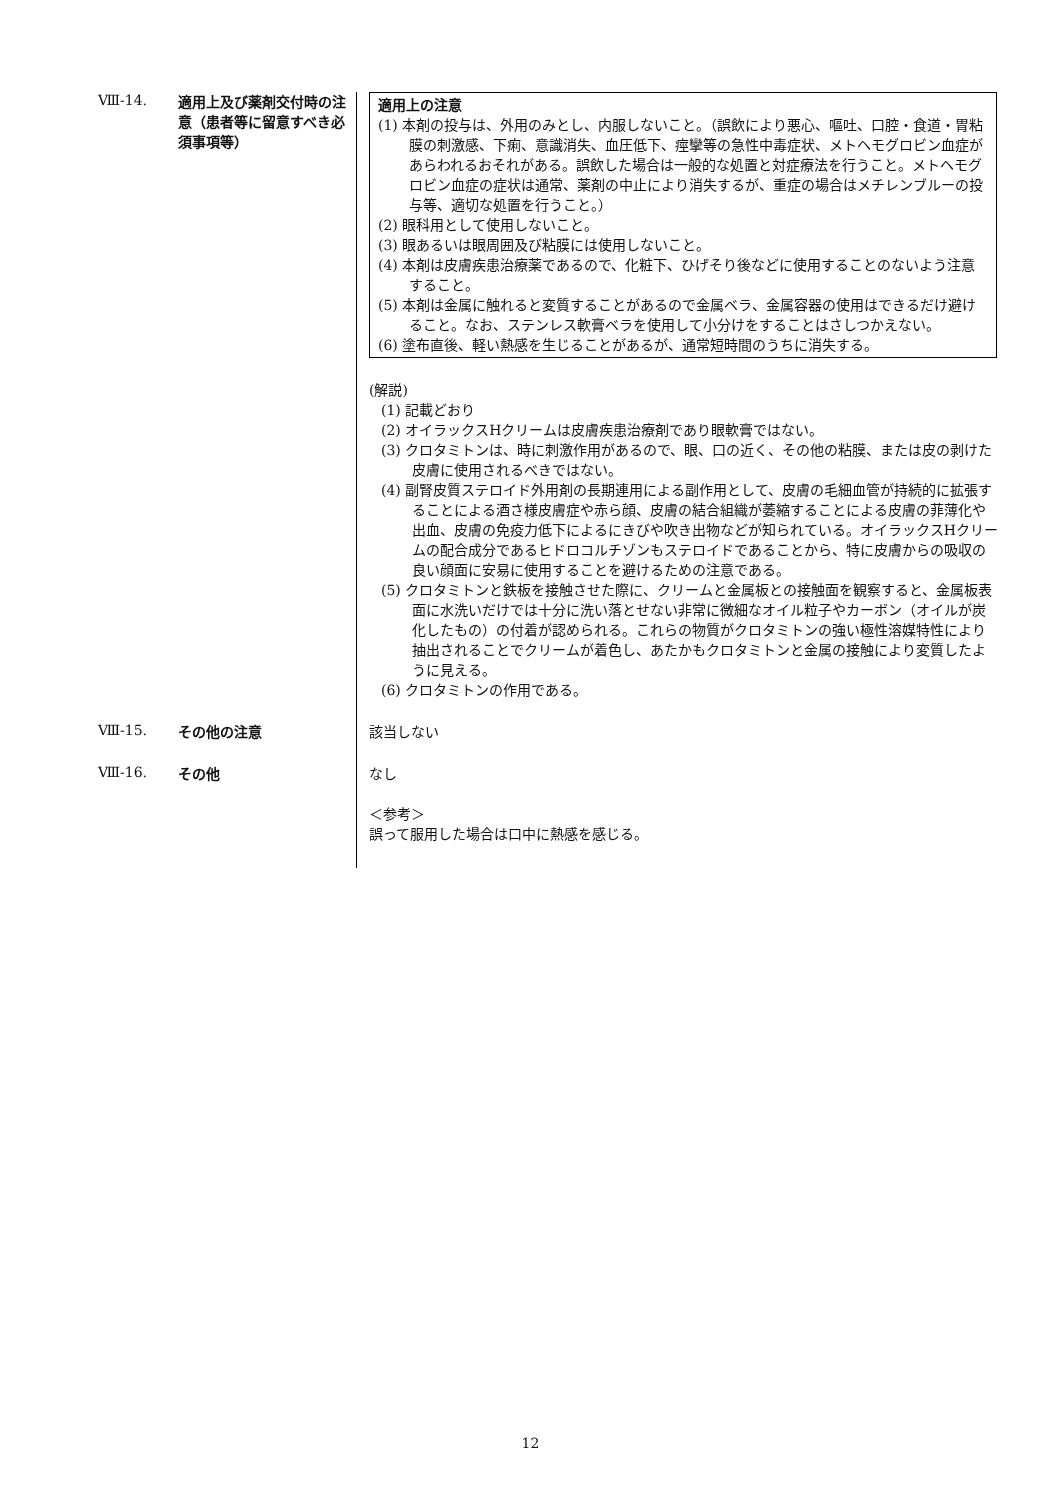Ⅷ-14.
適用上及び薬剤交付時の注意（患者等に留意すべき必須事項等）
適用上の注意
(1) 本剤の投与は、外用のみとし、内服しないこと。（誤飲により悪心、嘔吐、口腔・食道・胃粘膜の刺激感、下痢、意識消失、血圧低下、痙攣等の急性中毒症状、メトヘモグロビン血症があらわれるおそれがある。誤飲した場合は一般的な処置と対症療法を行うこと。メトヘモグロビン血症の症状は通常、薬剤の中止により消失するが、重症の場合はメチレンブルーの投与等、適切な処置を行うこと。）
(2) 眼科用として使用しないこと。
(3) 眼あるいは眼周囲及び粘膜には使用しないこと。
(4) 本剤は皮膚疾患治療薬であるので、化粧下、ひげそり後などに使用することのないよう注意すること。
(5) 本剤は金属に触れると変質することがあるので金属ベラ、金属容器の使用はできるだけ避けること。なお、ステンレス軟膏ベラを使用して小分けをすることはさしつかえない。
(6) 塗布直後、軽い熱感を生じることがあるが、通常短時間のうちに消失する。
(解説)
(1) 記載どおり
(2) オイラックスHクリームは皮膚疾患治療剤であり眼軟膏ではない。
(3) クロタミトンは、時に刺激作用があるので、眼、口の近く、その他の粘膜、または皮の剥けた皮膚に使用されるべきではない。
(4) 副腎皮質ステロイド外用剤の長期連用による副作用として、皮膚の毛細血管が持続的に拡張することによる酒さ様皮膚症や赤ら顔、皮膚の結合組織が萎縮することによる皮膚の菲薄化や出血、皮膚の免疫力低下によるにきびや吹き出物などが知られている。オイラックスHクリームの配合成分であるヒドロコルチゾンもステロイドであることから、特に皮膚からの吸収の良い顔面に安易に使用することを避けるための注意である。
(5) クロタミトンと鉄板を接触させた際に、クリームと金属板との接触面を観察すると、金属板表面に水洗いだけでは十分に洗い落とせない非常に微細なオイル粒子やカーボン（オイルが炭化したもの）の付着が認められる。これらの物質がクロタミトンの強い極性溶媒特性により抽出されることでクリームが着色し、あたかもクロタミトンと金属の接触により変質したように見える。
(6) クロタミトンの作用である。
Ⅷ-15.
その他の注意 該当しない
Ⅷ-16.
その他 なし
＜参考＞
誤って服用した場合は口中に熱感を感じる。
12